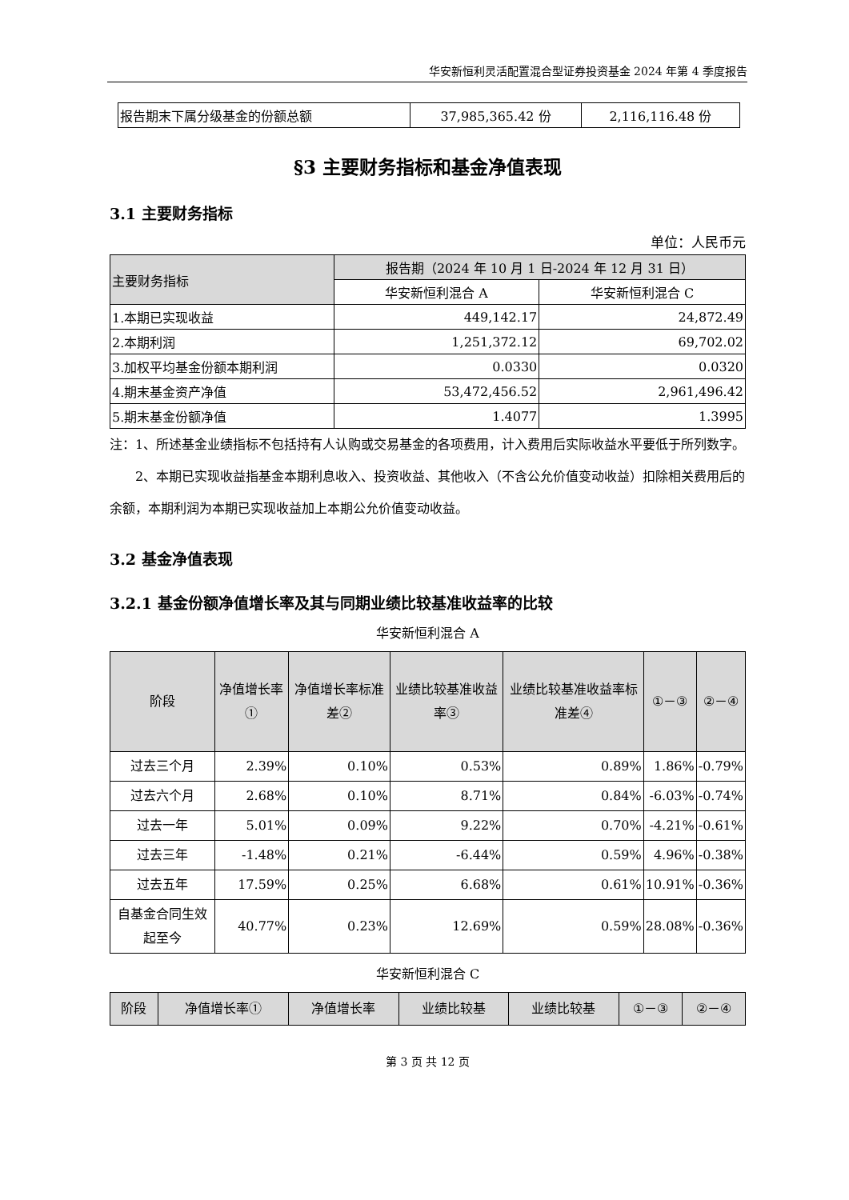华安新恒利灵活配置混合型证券投资基金 2024 年第 4 季度报告
| 报告期末下属分级基金的份额总额 | 37,985,365.42 份 | 2,116,116.48 份 |
§3 主要财务指标和基金净值表现
3.1 主要财务指标
单位：人民币元
| 主要财务指标 | 报告期（2024 年 10 月 1 日-2024 年 12 月 31 日） | |
| | 华安新恒利混合 A | 华安新恒利混合 C |
| 1.本期已实现收益 | 449,142.17 | 24,872.49 |
| 2.本期利润 | 1,251,372.12 | 69,702.02 |
| 3.加权平均基金份额本期利润 | 0.0330 | 0.0320 |
| 4.期末基金资产净值 | 53,472,456.52 | 2,961,496.42 |
| 5.期末基金份额净值 | 1.4077 | 1.3995 |
注：1、所述基金业绩指标不包括持有人认购或交易基金的各项费用，计入费用后实际收益水平要低于所列数字。
2、本期已实现收益指基金本期利息收入、投资收益、其他收入（不含公允价值变动收益）扣除相关费用后的余额，本期利润为本期已实现收益加上本期公允价值变动收益。
3.2 基金净值表现
3.2.1 基金份额净值增长率及其与同期业绩比较基准收益率的比较
华安新恒利混合 A
| 阶段 | 净值增长率① | 净值增长率标准差② | 业绩比较基准收益率③ | 业绩比较基准收益率标准差④ | ①－③ | ②－④ |
| 过去三个月 | 2.39% | 0.10% | 0.53% | 0.89% | 1.86% | -0.79% |
| 过去六个月 | 2.68% | 0.10% | 8.71% | 0.84% | -6.03% | -0.74% |
| 过去一年 | 5.01% | 0.09% | 9.22% | 0.70% | -4.21% | -0.61% |
| 过去三年 | -1.48% | 0.21% | -6.44% | 0.59% | 4.96% | -0.38% |
| 过去五年 | 17.59% | 0.25% | 6.68% | 0.61% | 10.91% | -0.36% |
| 自基金合同生效起至今 | 40.77% | 0.23% | 12.69% | 0.59% | 28.08% | -0.36% |
华安新恒利混合 C
| 阶段 | 净值增长率① | 净值增长率 | 业绩比较基 | 业绩比较基 | ①－③ | ②－④ |
第 3 页 共 12 页